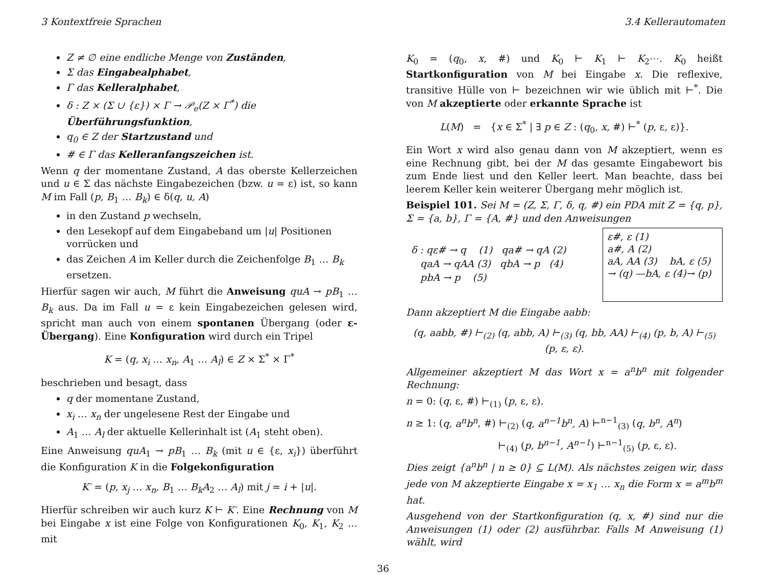3 Kontextfreie Sprachen 3.4 Kellerautomaten
Z ≠ ∅ eine endliche Menge von Zuständen,
Σ das Eingabealphabet,
Γ das Kelleralphabet,
δ : Z × (Σ ∪ {ε}) × Γ → 𝒫<sub>e</sub>(Z × Γ<sup>*</sup>) die Überführungsfunktion,
q<sub>0</sub> ∈ Z der Startzustand und
# ∈ Γ das Kelleranfangszeichen ist.
Wenn q der momentane Zustand, A das oberste Kellerzeichen und u ∈ Σ das nächste Eingabezeichen (bzw. u = ε) ist, so kann M im Fall (p, B<sub>1</sub> … B<sub>k</sub>) ∈ δ(q, u, A)
in den Zustand p wechseln,
den Lesekopf auf dem Eingabeband um |u| Positionen vorrücken und
das Zeichen A im Keller durch die Zeichenfolge B<sub>1</sub> … B<sub>k</sub> ersetzen.
Hierfür sagen wir auch, M führt die Anweisung quA → pB<sub>1</sub> … B<sub>k</sub> aus. Da im Fall u = ε kein Eingabezeichen gelesen wird, spricht man auch von einem spontanen Übergang (oder ε-Übergang). Eine Konfiguration wird durch ein Tripel
K = (q, x<sub>i</sub> … x<sub>n</sub>, A<sub>1</sub> … A<sub>l</sub>) ∈ Z × Σ<sup>*</sup> × Γ<sup>*</sup>
beschrieben und besagt, dass
q der momentane Zustand,
x<sub>i</sub> … x<sub>n</sub> der ungelesene Rest der Eingabe und
A<sub>1</sub> … A<sub>l</sub> der aktuelle Kellerinhalt ist (A<sub>1</sub> steht oben).
Eine Anweisung quA<sub>1</sub> → pB<sub>1</sub> … B<sub>k</sub> (mit u ∈ {ε, x<sub>i</sub>}) überführt die Konfiguration K in die Folgekonfiguration
K′ = (p, x<sub>j</sub> … x<sub>n</sub>, B<sub>1</sub> … B<sub>k</sub>A<sub>2</sub> … A<sub>l</sub>) mit j = i + |u|.
Hierfür schreiben wir auch kurz K ⊢ K′. Eine Rechnung von M bei Eingabe x ist eine Folge von Konfigurationen K<sub>0</sub>, K<sub>1</sub>, K<sub>2</sub> … mit
K<sub>0</sub> = (q<sub>0</sub>, x, #) und K<sub>0</sub> ⊢ K<sub>1</sub> ⊢ K<sub>2</sub>⋯. K<sub>0</sub> heißt Startkonfiguration von M bei Eingabe x. Die reflexive, transitive Hülle von ⊢ bezeichnen wir wie üblich mit ⊢<sup>*</sup>. Die von M akzeptierte oder erkannte Sprache ist
L(M) = {x ∈ Σ<sup>*</sup> | ∃ p ∈ Z : (q<sub>0</sub>, x, #) ⊢<sup>*</sup> (p, ε, ε)}.
Ein Wort x wird also genau dann von M akzeptiert, wenn es eine Rechnung gibt, bei der M das gesamte Eingabewort bis zum Ende liest und den Keller leert. Man beachte, dass bei leerem Keller kein weiterer Übergang mehr möglich ist.
Beispiel 101. Sei M = (Z, Σ, Γ, δ, q, #) ein PDA mit Z = {q, p}, Σ = {a, b}, Γ = {A, #} und den Anweisungen
ε#, ε (1)
a#, A (2)
aA, AA (3) bA, ε (5)
→ (q) —bA, ε (4)→ (p)
δ : qε# → q (1) qa# → qA (2)
qaA → qAA (3) qbA → p (4)
pbA → p (5)
Dann akzeptiert M die Eingabe aabb:
(q, aabb, #) ⊢<sub>(2)</sub> (q, abb, A) ⊢<sub>(3)</sub> (q, bb, AA) ⊢<sub>(4)</sub> (p, b, A) ⊢<sub>(5)</sub> (p, ε, ε).
Allgemeiner akzeptiert M das Wort x = a<sup>n</sup>b<sup>n</sup> mit folgender Rechnung:
n = 0: (q, ε, #) ⊢<sub>(1)</sub> (p, ε, ε).
n ≥ 1: (q, a<sup>n</sup>b<sup>n</sup>, #) ⊢<sub>(2)</sub> (q, a<sup>n−1</sup>b<sup>n</sup>, A) ⊢<sup>n−1</sup><sub>(3)</sub> (q, b<sup>n</sup>, A<sup>n</sup>)
⊢<sub>(4)</sub> (p, b<sup>n−1</sup>, A<sup>n−1</sup>) ⊢<sup>n−1</sup><sub>(5)</sub> (p, ε, ε).
Dies zeigt {a<sup>n</sup>b<sup>n</sup> | n ≥ 0} ⊆ L(M). Als nächstes zeigen wir, dass jede von M akzeptierte Eingabe x = x<sub>1</sub> … x<sub>n</sub> die Form x = a<sup>m</sup>b<sup>m</sup> hat.
Ausgehend von der Startkonfiguration (q, x, #) sind nur die Anweisungen (1) oder (2) ausführbar. Falls M Anweisung (1) wählt, wird
36